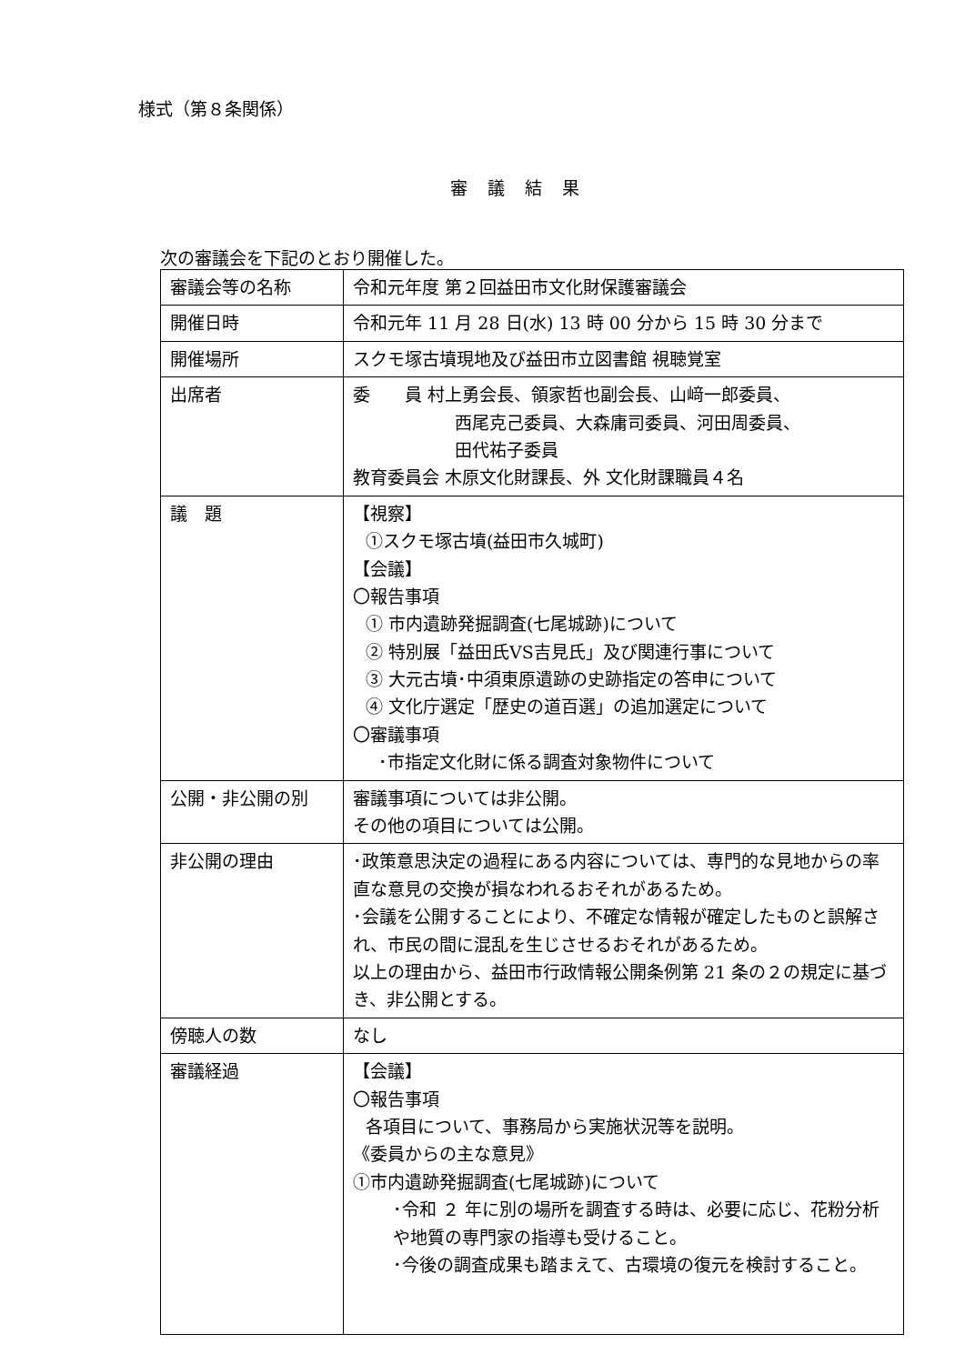様式（第８条関係）
審議結果
次の審議会を下記のとおり開催した。
| 審議会等の名称 | 令和元年度 第２回益田市文化財保護審議会 |
| 開催日時 | 令和元年 11 月 28 日(水) 13 時 00 分から 15 時 30 分まで |
| 開催場所 | スクモ塚古墳現地及び益田市立図書館 視聴覚室 |
| 出席者 | 委 員 村上勇会長、領家哲也副会長、山﨑一郎委員、 西尾克己委員、大森庸司委員、河田周委員、 田代祐子委員 教育委員会 木原文化財課長、外 文化財課職員４名 |
| 議 題 | 【視察】 ①スクモ塚古墳(益田市久城町) 【会議】 〇報告事項 ① 市内遺跡発掘調査(七尾城跡)について ② 特別展「益田氏VS吉見氏」及び関連行事について ③ 大元古墳･中須東原遺跡の史跡指定の答申について ④ 文化庁選定「歴史の道百選」の追加選定について 〇審議事項 ･市指定文化財に係る調査対象物件について |
| 公開・非公開の別 | 審議事項については非公開。 その他の項目については公開。 |
| 非公開の理由 | ･政策意思決定の過程にある内容については、専門的な見地からの率直な意見の交換が損なわれるおそれがあるため。 ･会議を公開することにより、不確定な情報が確定したものと誤解され、市民の間に混乱を生じさせるおそれがあるため。 以上の理由から、益田市行政情報公開条例第 21 条の２の規定に基づき、非公開とする。 |
| 傍聴人の数 | なし |
| 審議経過 | 【会議】 〇報告事項 各項目について、事務局から実施状況等を説明。 《委員からの主な意見》 ①市内遺跡発掘調査(七尾城跡)について ･令和 ２ 年に別の場所を調査する時は、必要に応じ、花粉分析や地質の専門家の指導も受けること。 ･今後の調査成果も踏まえて、古環境の復元を検討すること。 |